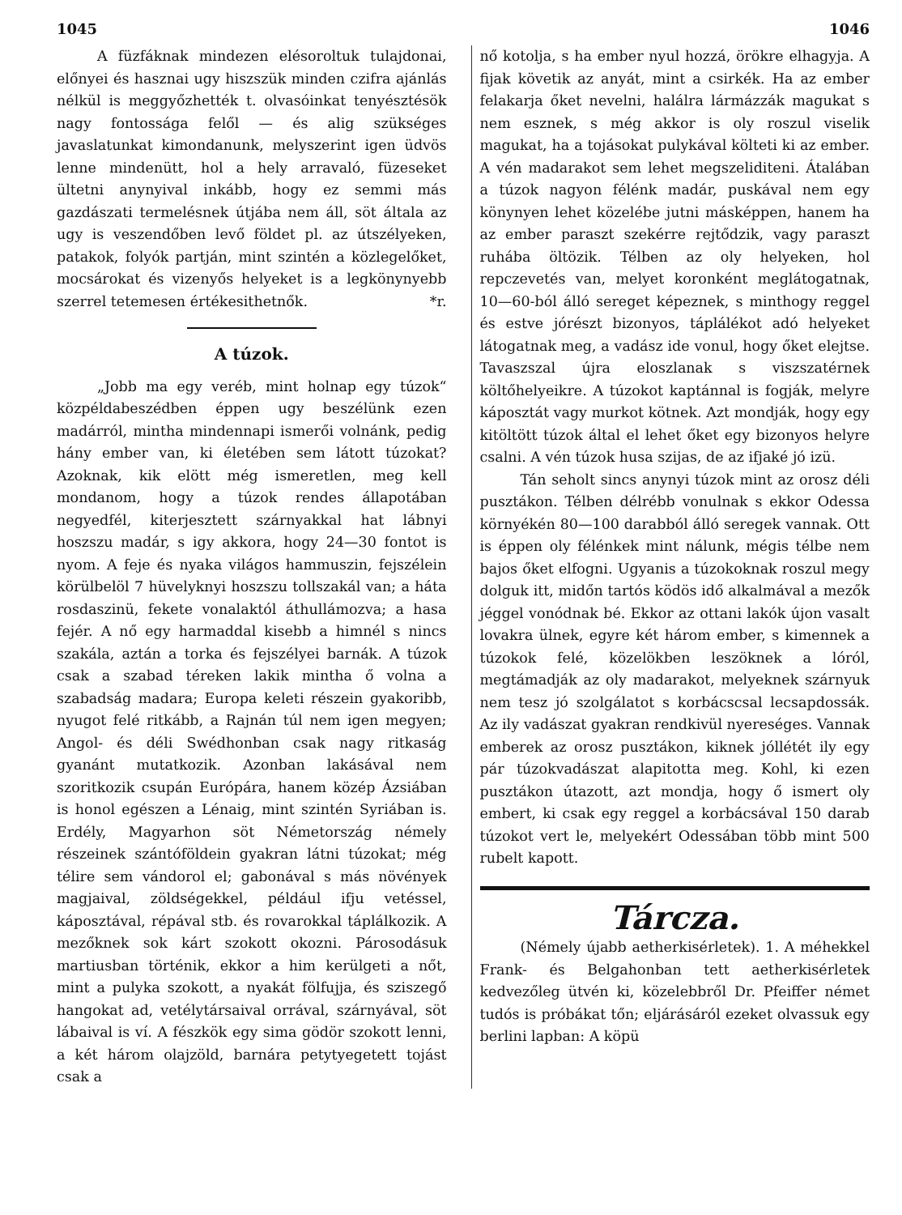1045 1046
A füzfáknak mindezen elésoroltuk tulajdonai, előnyei és hasznai ugy hiszszük minden czifra ajánlás nélkül is meggyőzhették t. olvasóinkat tenyésztésök nagy fontossága felől — és alig szükséges javaslatunkat kimondanunk, melyszerint igen üdvös lenne mindenütt, hol a hely arravaló, füzeseket ültetni anynyival inkább, hogy ez semmi más gazdászati termelésnek útjába nem áll, söt általa az ugy is veszendőben levő földet pl. az útszélyeken, patakok, folyók partján, mint szintén a közlegelőket, mocsárokat és vizenyős helyeket is a legkönynyebb szerrel tetemesen értékesithetnők. *r.
A túzok.
„Jobb ma egy veréb, mint holnap egy túzok“ közpéldabeszédben éppen ugy beszélünk ezen madárról, mintha mindennapi ismerői volnánk, pedig hány ember van, ki életében sem látott túzokat? Azoknak, kik elött még ismeretlen, meg kell mondanom, hogy a túzok rendes állapotában negyedfél, kiterjesztett szárnyakkal hat lábnyi hoszszu madár, s igy akkora, hogy 24—30 fontot is nyom. A feje és nyaka világos hammuszin, fejszélein körülbelöl 7 hüvelyknyi hoszszu tollszakál van; a háta rosdaszinü, fekete vonalaktól áthullámozva; a hasa fejér. A nő egy harmaddal kisebb a himnél s nincs szakála, aztán a torka és fejszélyei barnák. A túzok csak a szabad téreken lakik mintha ő volna a szabadság madara; Europa keleti részein gyakoribb, nyugot felé ritkább, a Rajnán túl nem igen megyen; Angol- és déli Swédhonban csak nagy ritkaság gyanánt mutatkozik. Azonban lakásával nem szoritkozik csupán Európára, hanem közép Ázsiában is honol egészen a Lénaig, mint szintén Syriában is. Erdély, Magyarhon söt Németország némely részeinek szántóföldein gyakran látni túzokat; még télire sem vándorol el; gabonával s más növények magjaival, zöldségekkel, például ifju vetéssel, káposztával, répával stb. és rovarokkal táplálkozik. A mezőknek sok kárt szokott okozni. Párosodásuk martiusban történik, ekkor a him kerülgeti a nőt, mint a pulyka szokott, a nyakát fölfujja, és sziszegő hangokat ad, vetélytársaival orrával, szárnyával, söt lábaival is ví. A fészkök egy sima gödör szokott lenni, a két három olajzöld, barnára petytyegetett tojást csak a
nő kotolja, s ha ember nyul hozzá, örökre elhagyja. A fijak követik az anyát, mint a csirkék. Ha az ember felakarja őket nevelni, halálra lármázzák magukat s nem esznek, s még akkor is oly roszul viselik magukat, ha a tojásokat pulykával költeti ki az ember. A vén madarakot sem lehet megszeliditeni. Átalában a túzok nagyon félénk madár, puskával nem egy könynyen lehet közelébe jutni másképpen, hanem ha az ember paraszt szekérre rejtődzik, vagy paraszt ruhába öltözik. Télben az oly helyeken, hol repczevetés van, melyet koronként meglátogatnak, 10—60-ból álló sereget képeznek, s minthogy reggel és estve jórészt bizonyos, táplálékot adó helyeket látogatnak meg, a vadász ide vonul, hogy őket elejtse. Tavaszszal újra eloszlanak s viszszatérnek költőhelyeikre. A túzokot kaptánnal is fogják, melyre káposztát vagy murkot kötnek. Azt mondják, hogy egy kitöltött túzok által el lehet őket egy bizonyos helyre csalni. A vén túzok husa szijas, de az ifjaké jó izü.
Tán seholt sincs anynyi túzok mint az orosz déli pusztákon. Télben délrébb vonulnak s ekkor Odessa környékén 80—100 darabból álló seregek vannak. Ott is éppen oly félénkek mint nálunk, mégis télbe nem bajos őket elfogni. Ugyanis a túzokoknak roszul megy dolguk itt, midőn tartós ködös idő alkalmával a mezők jéggel vonódnak bé. Ekkor az ottani lakók újon vasalt lovakra ülnek, egyre két három ember, s kimennek a túzokok felé, közelökben leszöknek a lóról, megtámadják az oly madarakot, melyeknek szárnyuk nem tesz jó szolgálatot s korbácscsal lecsapdossák. Az ily vadászat gyakran rendkivül nyereséges. Vannak emberek az orosz pusztákon, kiknek jóllétét ily egy pár túzokvadászat alapitotta meg. Kohl, ki ezen pusztákon útazott, azt mondja, hogy ő ismert oly embert, ki csak egy reggel a korbácsával 150 darab túzokot vert le, melyekért Odessában több mint 500 rubelt kapott.
Tárcza.
(Némely újabb aetherkisérletek). 1. A méhekkel Frank- és Belgahonban tett aetherkisérletek kedvezőleg ütvén ki, közelebbről Dr. Pfeiffer német tudós is próbákat tőn; eljárásáról ezeket olvassuk egy berlini lapban: A köpü